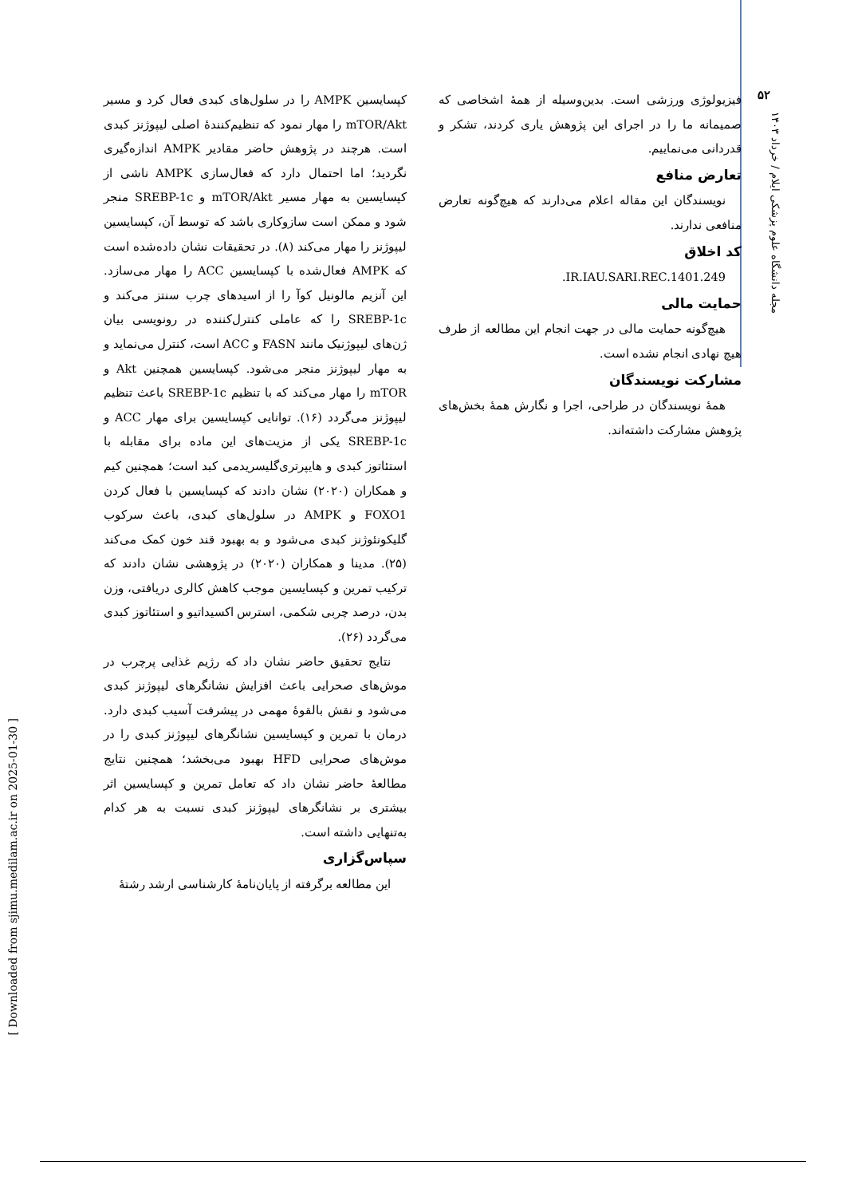۵۲
مجله دانشگاه علوم پزشکی ایلام / خرداد ۱۴۰۳
کپسایسین AMPK را در سلول‌های کبدی فعال کرد و مسیر mTOR/Akt را مهار نمود که تنظیم‌کنندهٔ اصلی لیپوژنز کبدی است. هرچند در پژوهش حاضر مقادیر AMPK اندازه‌گیری نگردید؛ اما احتمال دارد که فعال‌سازی AMPK ناشی از کپسایسین به مهار مسیر mTOR/Akt و SREBP-1c منجر شود و ممکن است سازوکاری باشد که توسط آن، کپسایسین لیپوژنز را مهار می‌کند (۸). در تحقیقات نشان داده‌شده است که AMPK فعال‌شده با کپسایسین ACC را مهار می‌سازد. این آنزیم مالونیل کوآ را از اسیدهای چرب سنتز می‌کند و SREBP-1c را که عاملی کنترل‌کننده در رونویسی بیان ژن‌های لیپوژنیک مانند FASN و ACC است، کنترل می‌نماید و به مهار لیپوژنز منجر می‌شود. کپسایسین همچنین Akt و mTOR را مهار می‌کند که با تنظیم SREBP-1c باعث تنظیم لیپوژنز می‌گردد (۱۶). توانایی کپسایسین برای مهار ACC و SREBP-1c یکی از مزیت‌های این ماده برای مقابله با استئاتوز کبدی و هایپرتری‌گلیسریدمی کبد است؛ همچنین کیم و همکاران (۲۰۲۰) نشان دادند که کپسایسین با فعال کردن FOXO1 و AMPK در سلول‌های کبدی، باعث سرکوب گلیکونئوژنز کبدی می‌شود و به بهبود قند خون کمک می‌کند (۲۵). مدینا و همکاران (۲۰۲۰) در پژوهشی نشان دادند که ترکیب تمرین و کپسایسین موجب کاهش کالری دریافتی، وزن بدن، درصد چربی شکمی، استرس اکسیداتیو و استئاتوز کبدی می‌گردد (۲۶).
نتایج تحقیق حاضر نشان داد که رژیم غذایی پرچرب در موش‌های صحرایی باعث افزایش نشانگرهای لیپوژنز کبدی می‌شود و نقش بالقوهٔ مهمی در پیشرفت آسیب کبدی دارد. درمان با تمرین و کپسایسین نشانگرهای لیپوژنز کبدی را در موش‌های صحرایی HFD بهبود می‌بخشد؛ همچنین نتایج مطالعهٔ حاضر نشان داد که تعامل تمرین و کپسایسین اثر بیشتری بر نشانگرهای لیپوژنز کبدی نسبت به هر کدام به‌تنهایی داشته است.
سپاس‌گزاری
این مطالعه برگرفته از پایان‌نامهٔ کارشناسی ارشد رشتهٔ
فیزیولوژی ورزشی است. بدین‌وسیله از همهٔ اشخاصی که صمیمانه ما را در اجرای این پژوهش یاری کردند، تشکر و قدردانی می‌نماییم.
تعارض منافع
نویسندگان این مقاله اعلام می‌دارند که هیچ‌گونه تعارض منافعی ندارند.
کد اخلاق
IR.IAU.SARI.REC.1401.249.
حمایت مالی
هیچ‌گونه حمایت مالی در جهت انجام این مطالعه از طرف هیچ نهادی انجام نشده است.
مشارکت نویسندگان
همهٔ نویسندگان در طراحی، اجرا و نگارش همهٔ بخش‌های پژوهش مشارکت داشته‌اند.
[ Downloaded from sjimu.medilam.ac.ir on 2025-01-30 ]